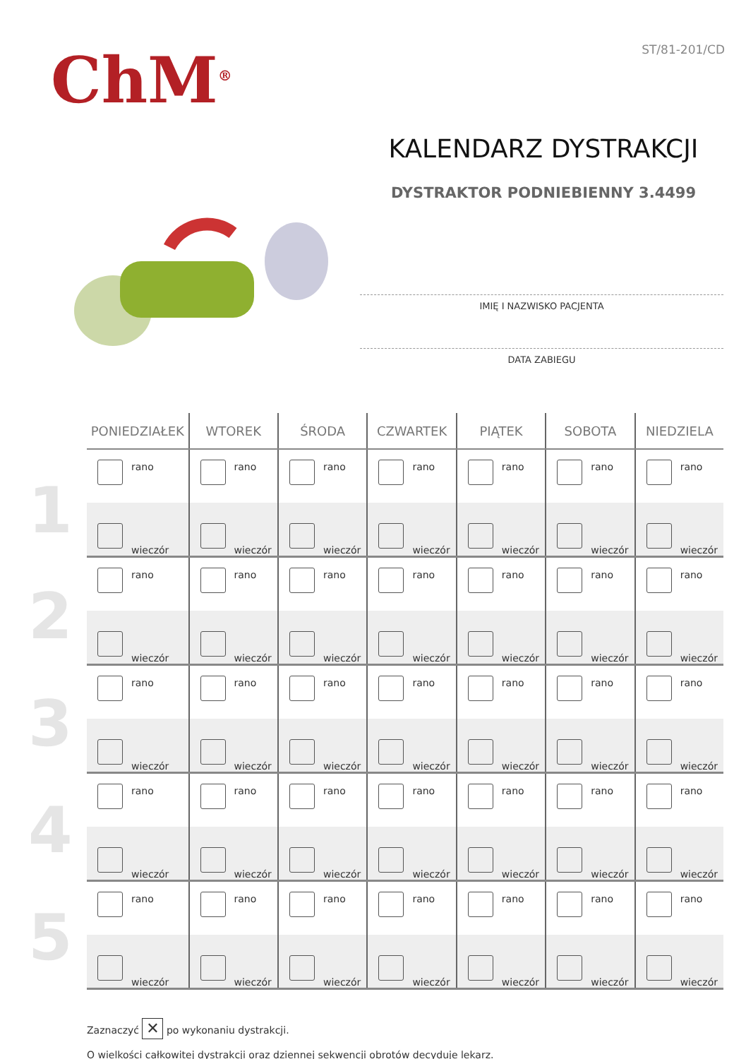ChM<sup>®</sup> ST/81-201/CD
KALENDARZ DYSTRAKCJI
DYSTRAKTOR PODNIEBIENNY 3.4499
IMIĘ I NAZWISKO PACJENTA
DATA ZABIEGU
1
2
3
4
5
| PONIEDZIAŁEK | WTOREK | ŚRODA | CZWARTEK | PIĄTEK | SOBOTA | NIEDZIELA |
| --- | --- | --- | --- | --- | --- | --- |
| rano | rano | rano | rano | rano | rano | rano |
| wieczór | wieczór | wieczór | wieczór | wieczór | wieczór | wieczór |
| rano | rano | rano | rano | rano | rano | rano |
| wieczór | wieczór | wieczór | wieczór | wieczór | wieczór | wieczór |
| rano | rano | rano | rano | rano | rano | rano |
| wieczór | wieczór | wieczór | wieczór | wieczór | wieczór | wieczór |
| rano | rano | rano | rano | rano | rano | rano |
| wieczór | wieczór | wieczór | wieczór | wieczór | wieczór | wieczór |
| rano | rano | rano | rano | rano | rano | rano |
| wieczór | wieczór | wieczór | wieczór | wieczór | wieczór | wieczór |
Zaznaczyć ✕ po wykonaniu dystrakcji.
O wielkości całkowitej dystrakcji oraz dziennej sekwencji obrotów decyduje lekarz.